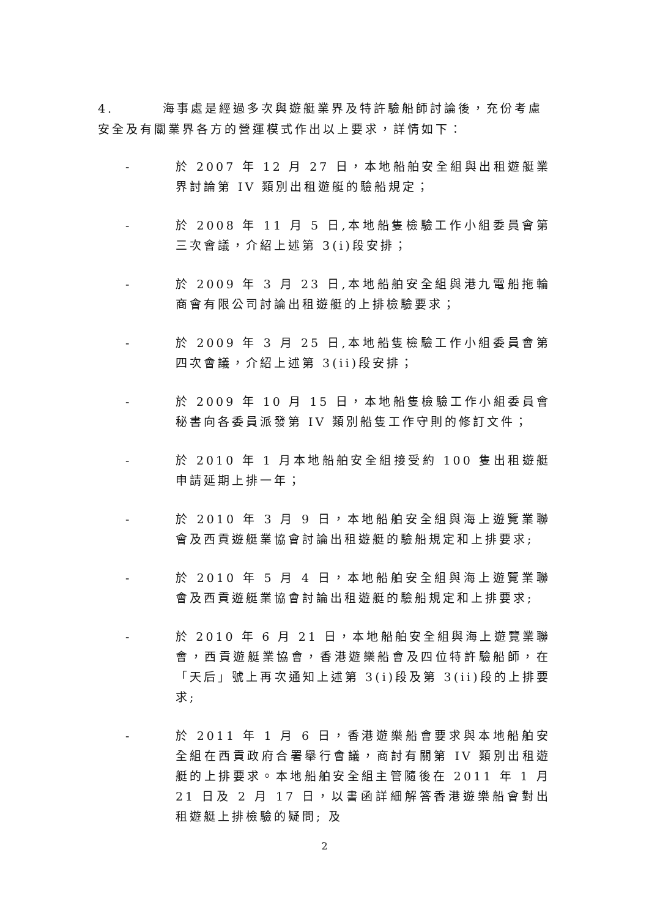4. 海事處是經過多次與遊艇業界及特許驗船師討論後，充份考慮安全及有關業界各方的營運模式作出以上要求，詳情如下：
- 於 2007 年 12 月 27 日，本地船舶安全組與出租遊艇業界討論第 IV 類別出租遊艇的驗船規定；
- 於 2008 年 11 月 5 日,本地船隻檢驗工作小組委員會第三次會議，介紹上述第 3(i)段安排；
- 於 2009 年 3 月 23 日,本地船舶安全組與港九電船拖輪商會有限公司討論出租遊艇的上排檢驗要求；
- 於 2009 年 3 月 25 日,本地船隻檢驗工作小組委員會第四次會議，介紹上述第 3(ii)段安排；
- 於 2009 年 10 月 15 日，本地船隻檢驗工作小組委員會秘書向各委員派發第 IV 類別船隻工作守則的修訂文件；
- 於 2010 年 1 月本地船舶安全組接受約 100 隻出租遊艇申請延期上排一年；
- 於 2010 年 3 月 9 日，本地船舶安全組與海上遊覽業聯會及西貢遊艇業協會討論出租遊艇的驗船規定和上排要求;
- 於 2010 年 5 月 4 日，本地船舶安全組與海上遊覽業聯會及西貢遊艇業協會討論出租遊艇的驗船規定和上排要求;
- 於 2010 年 6 月 21 日，本地船舶安全組與海上遊覽業聯會，西貢遊艇業協會，香港遊樂船會及四位特許驗船師，在「天后」號上再次通知上述第 3(i)段及第 3(ii)段的上排要求;
- 於 2011 年 1 月 6 日，香港遊樂船會要求與本地船舶安全組在西貢政府合署舉行會議，商討有關第 IV 類別出租遊艇的上排要求。本地船舶安全組主管隨後在 2011 年 1 月 21 日及 2 月 17 日，以書函詳細解答香港遊樂船會對出租遊艇上排檢驗的疑問; 及
2